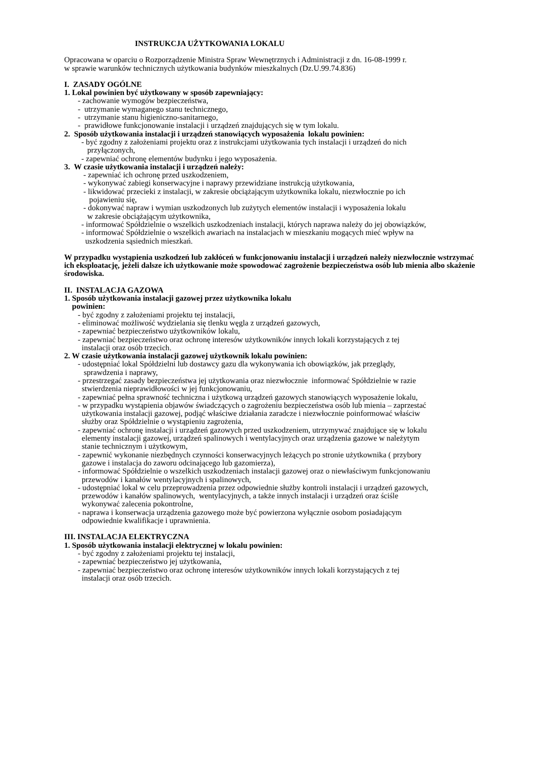INSTRUKCJA UŻYTKOWANIA LOKALU
Opracowana w oparciu o Rozporządzenie Ministra Spraw Wewnętrznych i Administracji z dn. 16-08-1999 r.
w sprawie warunków technicznych użytkowania budynków mieszkalnych (Dz.U.99.74.836)
I. ZASADY OGÓLNE
1. Lokal powinien być użytkowany w sposób zapewniający:
- zachowanie wymogów bezpieczeństwa,
- utrzymanie wymaganego stanu technicznego,
- utrzymanie stanu higieniczno-sanitarnego,
- prawidłowe funkcjonowanie instalacji i urządzeń znajdujących się w tym lokalu.
2. Sposób użytkowania instalacji i urządzeń stanowiących wyposażenia lokalu powinien:
- być zgodny z założeniami projektu oraz z instrukcjami użytkowania tych instalacji i urządzeń do nich
przyłączonych,
- zapewniać ochronę elementów budynku i jego wyposażenia.
3. W czasie użytkowania instalacji i urządzeń należy:
- zapewniać ich ochronę przed uszkodzeniem,
- wykonywać zabiegi konserwacyjne i naprawy przewidziane instrukcją użytkowania,
- likwidować przecieki z instalacji, w zakresie obciążającym użytkownika lokalu, niezwłocznie po ich
pojawieniu się,
- dokonywać napraw i wymian uszkodzonych lub zużytych elementów instalacji i wyposażenia lokalu
w zakresie obciążającym użytkownika,
- informować Spółdzielnie o wszelkich uszkodzeniach instalacji, których naprawa należy do jej obowiązków,
- informować Spółdzielnie o wszelkich awariach na instalacjach w mieszkaniu mogących mieć wpływ na
uszkodzenia sąsiednich mieszkań.
W przypadku wystąpienia uszkodzeń lub zakłóceń w funkcjonowaniu instalacji i urządzeń należy niezwłocznie wstrzymać ich eksploatację, jeżeli dalsze ich użytkowanie może spowodować zagrożenie bezpieczeństwa osób lub mienia albo skażenie środowiska.
II. INSTALACJA GAZOWA
1. Sposób użytkowania instalacji gazowej przez użytkownika lokalu
powinien:
- być zgodny z założeniami projektu tej instalacji,
- eliminować możliwość wydzielania się tlenku węgla z urządzeń gazowych,
- zapewniać bezpieczeństwo użytkowników lokalu,
- zapewniać bezpieczeństwo oraz ochronę interesów użytkowników innych lokali korzystających z tej
instalacji oraz osób trzecich.
2. W czasie użytkowania instalacji gazowej użytkownik lokalu powinien:
- udostępniać lokal Spółdzielni lub dostawcy gazu dla wykonywania ich obowiązków, jak przeglądy,
sprawdzenia i naprawy,
- przestrzegać zasady bezpieczeństwa jej użytkowania oraz niezwłocznie informować Spółdzielnie w razie
stwierdzenia nieprawidłowości w jej funkcjonowaniu,
- zapewniać pełna sprawność techniczna i użytkową urządzeń gazowych stanowiących wyposażenie lokalu,
- w przypadku wystąpienia objawów świadczących o zagrożeniu bezpieczeństwa osób lub mienia – zaprzestać
użytkowania instalacji gazowej, podjąć właściwe działania zaradcze i niezwłocznie poinformować właściw
służby oraz Spółdzielnie o wystąpieniu zagrożenia,
- zapewniać ochronę instalacji i urządzeń gazowych przed uszkodzeniem, utrzymywać znajdujące się w lokalu
elementy instalacji gazowej, urządzeń spalinowych i wentylacyjnych oraz urządzenia gazowe w należytym
stanie technicznym i użytkowym,
- zapewnić wykonanie niezbędnych czynności konserwacyjnych leżących po stronie użytkownika ( przybory
gazowe i instalacja do zaworu odcinającego lub gazomierza),
- informować Spółdzielnie o wszelkich uszkodzeniach instalacji gazowej oraz o niewłaściwym funkcjonowaniu
przewodów i kanałów wentylacyjnych i spalinowych,
- udostępniać lokal w celu przeprowadzenia przez odpowiednie służby kontroli instalacji i urządzeń gazowych,
przewodów i kanałów spalinowych, wentylacyjnych, a także innych instalacji i urządzeń oraz ściśle
wykonywać zalecenia pokontrolne,
- naprawa i konserwacja urządzenia gazowego może być powierzona wyłącznie osobom posiadającym
odpowiednie kwalifikacje i uprawnienia.
III. INSTALACJA ELEKTRYCZNA
1. Sposób użytkowania instalacji elektrycznej w lokalu powinien:
- być zgodny z założeniami projektu tej instalacji,
- zapewniać bezpieczeństwo jej użytkowania,
- zapewniać bezpieczeństwo oraz ochronę interesów użytkowników innych lokali korzystających z tej
instalacji oraz osób trzecich.